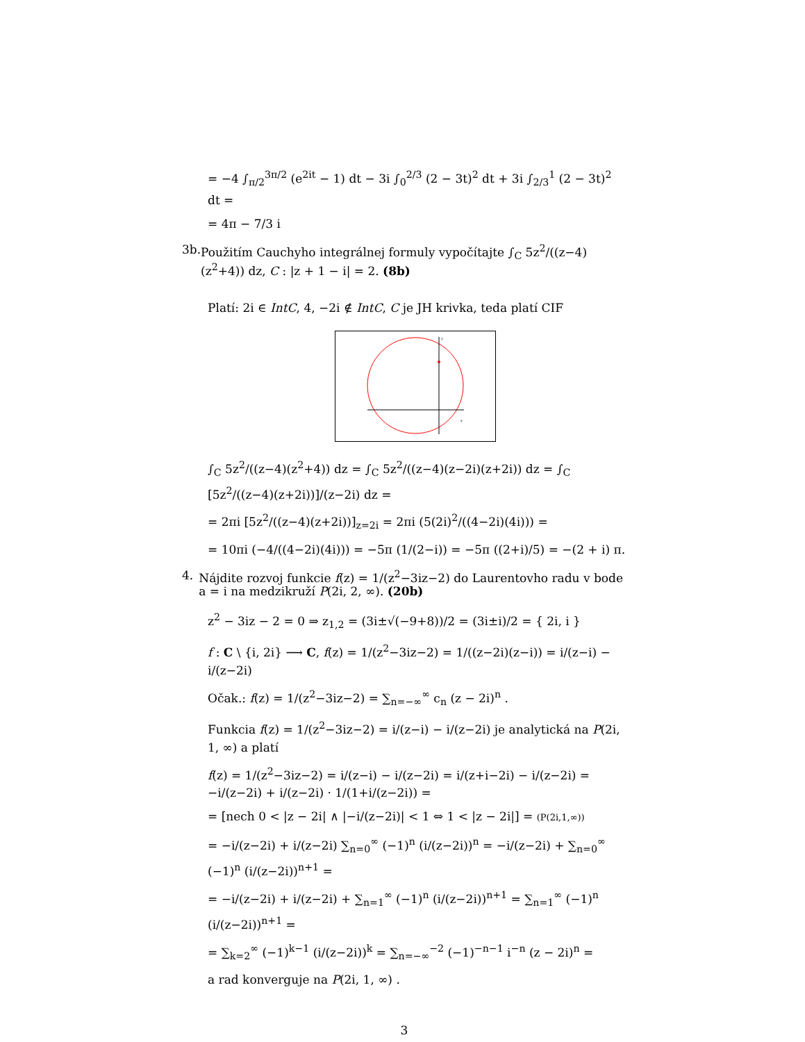= −4 ∫<sub>π/2</sub><sup>3π/2</sup> (e<sup>2it</sup> − 1) dt − 3i ∫<sub>0</sub><sup>2/3</sup> (2 − 3t)<sup>2</sup> dt + 3i ∫<sub>2/3</sub><sup>1</sup> (2 − 3t)<sup>2</sup> dt =
= 4π − 7/3 i
3b. Použitím Cauchyho integrálnej formuly vypočítajte ∫<sub>C</sub> 5z<sup>2</sup>/((z−4)(z<sup>2</sup>+4)) dz, C : |z + 1 − i| = 2. (8b)
Platí: 2i ∈ IntC, 4, −2i ∉ IntC, C je JH krivka, teda platí CIF
y
x
∫<sub>C</sub> 5z<sup>2</sup>/((z−4)(z<sup>2</sup>+4)) dz = ∫<sub>C</sub> 5z<sup>2</sup>/((z−4)(z−2i)(z+2i)) dz = ∫<sub>C</sub> [5z<sup>2</sup>/((z−4)(z+2i))]/(z−2i) dz =
= 2πi [5z<sup>2</sup>/((z−4)(z+2i))]<sub>z=2i</sub> = 2πi (5(2i)<sup>2</sup>/((4−2i)(4i))) =
= 10πi (−4/((4−2i)(4i))) = −5π (1/(2−i)) = −5π ((2+i)/5) = −(2 + i) π.
4. Nájdite rozvoj funkcie f(z) = 1/(z<sup>2</sup>−3iz−2) do Laurentovho radu v bode a = i na medzikruží P(2i, 2, ∞). (20b)
z<sup>2</sup> − 3iz − 2 = 0 ⇒ z<sub>1,2</sub> = (3i±√(−9+8))/2 = (3i±i)/2 = { 2i, i }
f : C \ {i, 2i} ⟶ C, f(z) = 1/(z<sup>2</sup>−3iz−2) = 1/((z−2i)(z−i)) = i/(z−i) − i/(z−2i)
Očak.: f(z) = 1/(z<sup>2</sup>−3iz−2) = ∑<sub>n=−∞</sub><sup>∞</sup> c<sub>n</sub> (z − 2i)<sup>n</sup> .
Funkcia f(z) = 1/(z<sup>2</sup>−3iz−2) = i/(z−i) − i/(z−2i) je analytická na P(2i, 1, ∞) a platí
f(z) = 1/(z<sup>2</sup>−3iz−2) = i/(z−i) − i/(z−2i) = i/(z+i−2i) − i/(z−2i) = −i/(z−2i) + i/(z−2i) · 1/(1+i/(z−2i)) =
= [nech 0 < |z − 2i| ∧ |−i/(z−2i)| < 1 ⇔ 1 < |z − 2i|] = (P(2i,1,∞))
= −i/(z−2i) + i/(z−2i) ∑<sub>n=0</sub><sup>∞</sup> (−1)<sup>n</sup> (i/(z−2i))<sup>n</sup> = −i/(z−2i) + ∑<sub>n=0</sub><sup>∞</sup> (−1)<sup>n</sup> (i/(z−2i))<sup>n+1</sup> =
= −i/(z−2i) + i/(z−2i) + ∑<sub>n=1</sub><sup>∞</sup> (−1)<sup>n</sup> (i/(z−2i))<sup>n+1</sup> = ∑<sub>n=1</sub><sup>∞</sup> (−1)<sup>n</sup> (i/(z−2i))<sup>n+1</sup> =
= ∑<sub>k=2</sub><sup>∞</sup> (−1)<sup>k−1</sup> (i/(z−2i))<sup>k</sup> = ∑<sub>n=−∞</sub><sup>−2</sup> (−1)<sup>−n−1</sup> i<sup>−n</sup> (z − 2i)<sup>n</sup> =
a rad konverguje na P(2i, 1, ∞) .
3